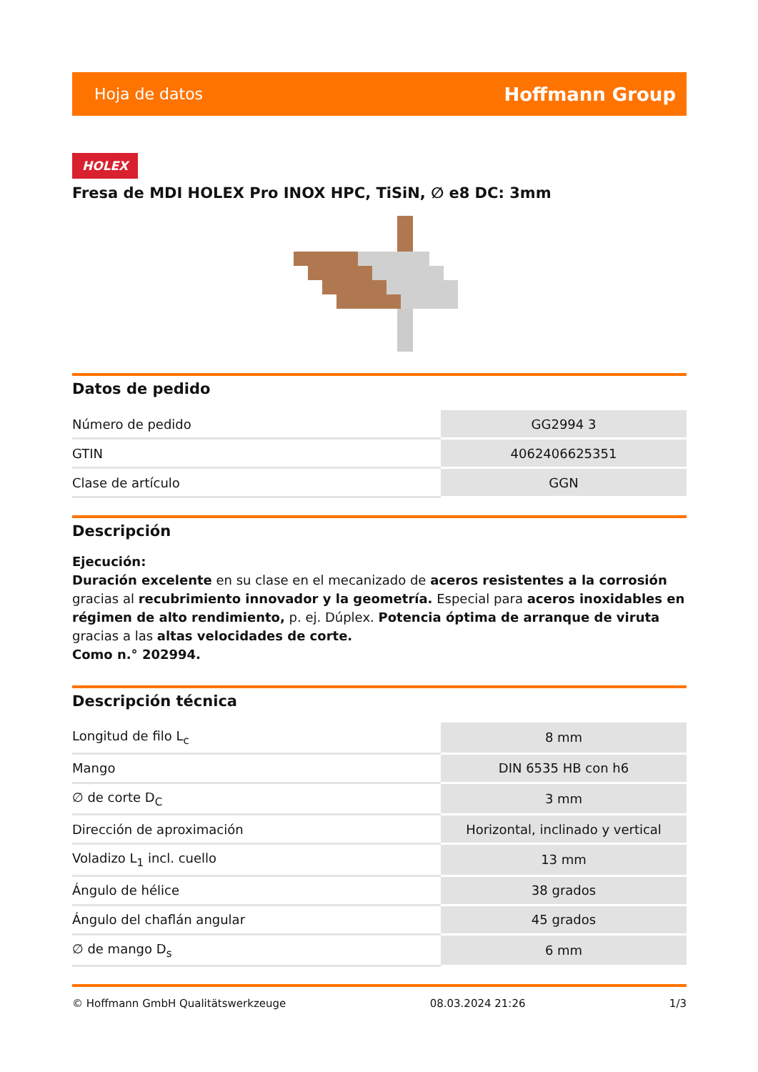Hoja de datos Hoffmann Group
HOLEX
Fresa de MDI HOLEX Pro INOX HPC, TiSiN, ∅ e8 DC: 3mm
Datos de pedido
| Número de pedido | GG2994 3 |
| GTIN | 4062406625351 |
| Clase de artículo | GGN |
Descripción
Ejecución:
Duración excelente en su clase en el mecanizado de aceros resistentes a la corrosión gracias al recubrimiento innovador y la geometría. Especial para aceros inoxidables en régimen de alto rendimiento, p. ej. Dúplex. Potencia óptima de arranque de viruta gracias a las altas velocidades de corte.
Como n.° 202994.
Descripción técnica
| Longitud de filo L<sub>c</sub> | 8 mm |
| Mango | DIN 6535 HB con h6 |
| ∅ de corte D<sub>C</sub> | 3 mm |
| Dirección de aproximación | Horizontal, inclinado y vertical |
| Voladizo L<sub>1</sub> incl. cuello | 13 mm |
| Ángulo de hélice | 38 grados |
| Ángulo del chaflán angular | 45 grados |
| ∅ de mango D<sub>s</sub> | 6 mm |
© Hoffmann GmbH Qualitätswerkzeuge 08.03.2024 21:26 1/3